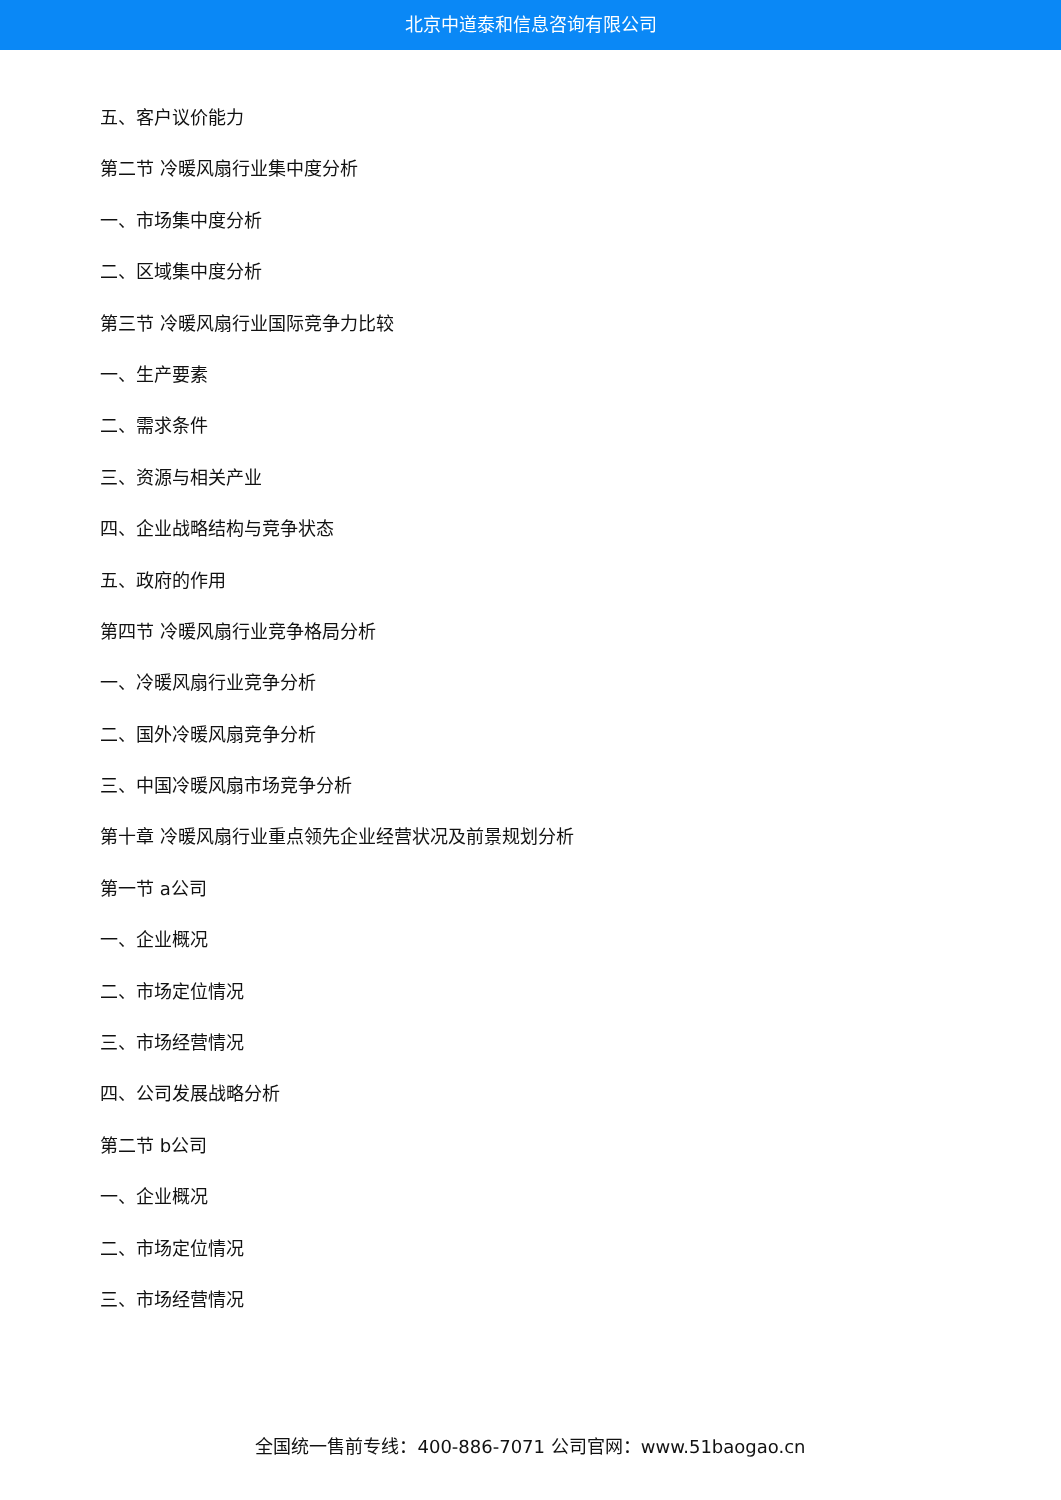北京中道泰和信息咨询有限公司
五、客户议价能力
第二节 冷暖风扇行业集中度分析
一、市场集中度分析
二、区域集中度分析
第三节 冷暖风扇行业国际竞争力比较
一、生产要素
二、需求条件
三、资源与相关产业
四、企业战略结构与竞争状态
五、政府的作用
第四节 冷暖风扇行业竞争格局分析
一、冷暖风扇行业竞争分析
二、国外冷暖风扇竞争分析
三、中国冷暖风扇市场竞争分析
第十章 冷暖风扇行业重点领先企业经营状况及前景规划分析
第一节 a公司
一、企业概况
二、市场定位情况
三、市场经营情况
四、公司发展战略分析
第二节 b公司
一、企业概况
二、市场定位情况
三、市场经营情况
全国统一售前专线：400-886-7071 公司官网：www.51baogao.cn